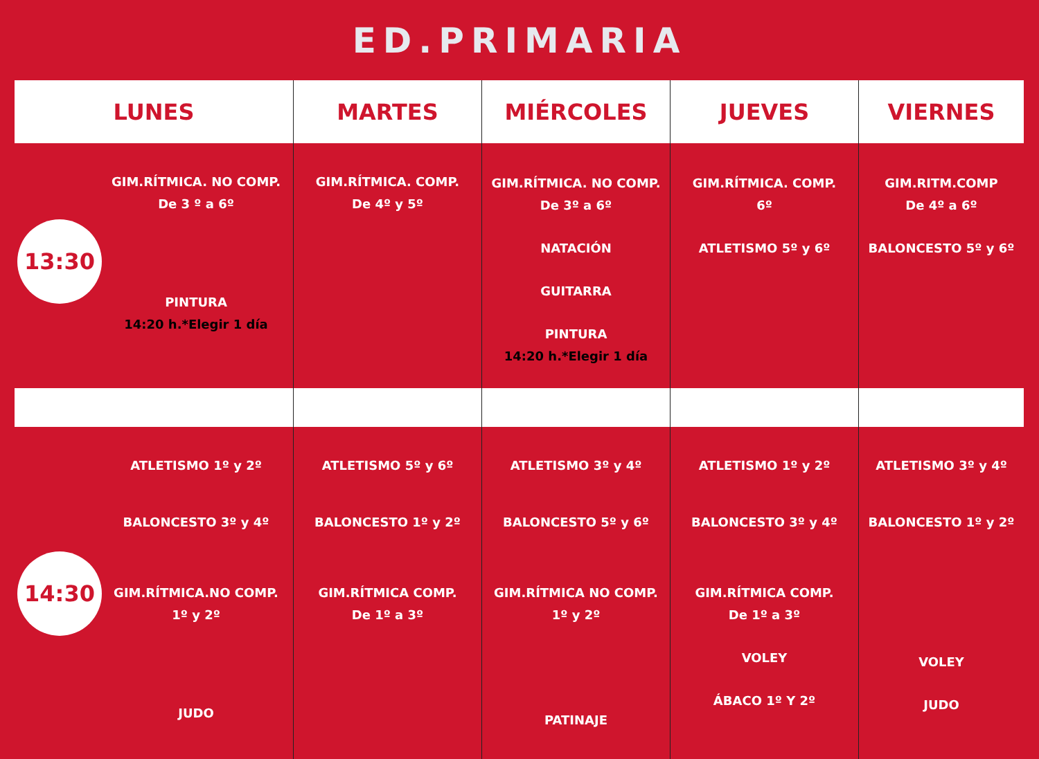ED.PRIMARIA
| LUNES | MARTES | MIÉRCOLES | JUEVES | VIERNES |
| --- | --- | --- | --- | --- |
| 13:30 GIM.RÍTMICA. NO COMP. De 3 º a 6º PINTURA 14:20 h.*Elegir 1 día | GIM.RÍTMICA. COMP. De 4º y 5º | GIM.RÍTMICA. NO COMP. De 3º a 6º NATACIÓN GUITARRA PINTURA 14:20 h.*Elegir 1 día | GIM.RÍTMICA. COMP. 6º ATLETISMO 5º y 6º | GIM.RITM.COMP De 4º a 6º BALONCESTO 5º y 6º |
| 14:30 ATLETISMO 1º y 2º BALONCESTO 3º y 4º GIM.RÍTMICA.NO COMP. 1º y 2º JUDO | ATLETISMO 5º y 6º BALONCESTO 1º y 2º GIM.RÍTMICA COMP. De 1º a 3º | ATLETISMO 3º y 4º BALONCESTO 5º y 6º GIM.RÍTMICA NO COMP. 1º y 2º PATINAJE | ATLETISMO 1º y 2º BALONCESTO 3º y 4º GIM.RÍTMICA COMP. De 1º a 3º VOLEY ÁBACO 1º Y 2º | ATLETISMO 3º y 4º BALONCESTO 1º y 2º VOLEY JUDO |